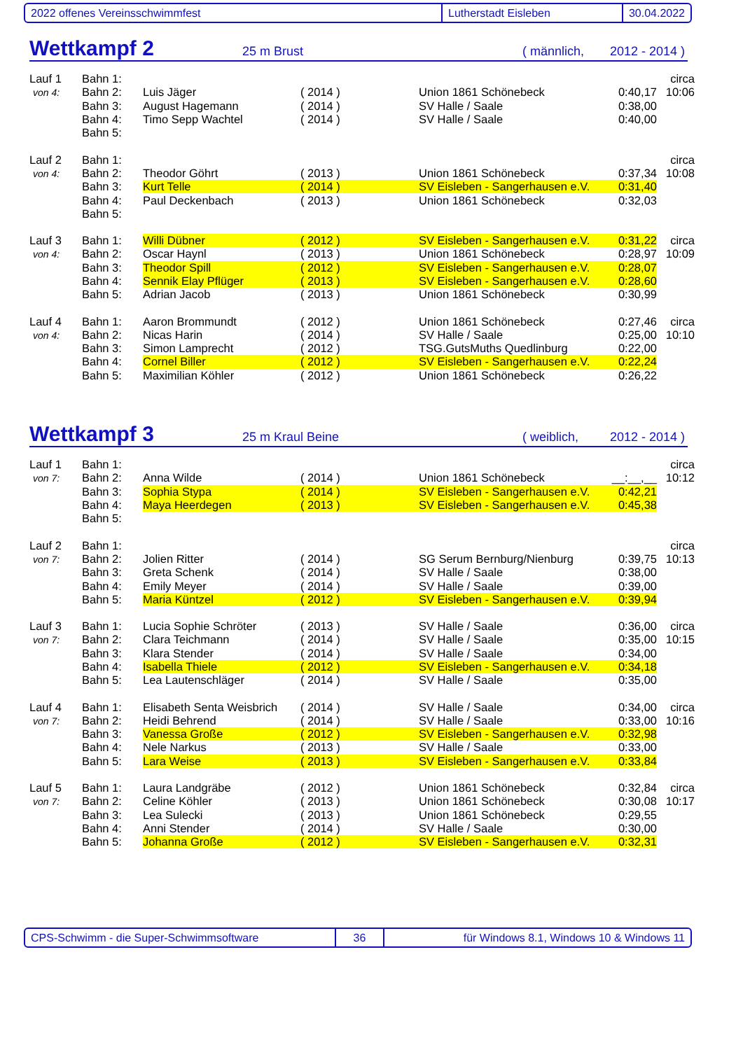2022 offenes Vereinsschwimmfest Lutherstadt Eisleben 30.04.2022
Wettkampf 2
25 m Brust ( männlich, 2012 - 2014 )
| Lauf 1 | Bahn 1: | | | | | circa |
| von 4: | Bahn 2: | Luis Jäger | ( 2014 ) | Union 1861 Schönebeck | 0:40,17 | 10:06 |
| | Bahn 3: | August Hagemann | ( 2014 ) | SV Halle / Saale | 0:38,00 | |
| | Bahn 4: | Timo Sepp Wachtel | ( 2014 ) | SV Halle / Saale | 0:40,00 | |
| | Bahn 5: | | | | | |
| Lauf 2 | Bahn 1: | | | | | circa |
| von 4: | Bahn 2: | Theodor Göhrt | ( 2013 ) | Union 1861 Schönebeck | 0:37,34 | 10:08 |
| | Bahn 3: | Kurt Telle | ( 2014 ) | SV Eisleben - Sangerhausen e.V. | 0:31,40 | |
| | Bahn 4: | Paul Deckenbach | ( 2013 ) | Union 1861 Schönebeck | 0:32,03 | |
| | Bahn 5: | | | | | |
| Lauf 3 | Bahn 1: | Willi Dübner | ( 2012 ) | SV Eisleben - Sangerhausen e.V. | 0:31,22 | circa |
| von 4: | Bahn 2: | Oscar Haynl | ( 2013 ) | Union 1861 Schönebeck | 0:28,97 | 10:09 |
| | Bahn 3: | Theodor Spill | ( 2012 ) | SV Eisleben - Sangerhausen e.V. | 0:28,07 | |
| | Bahn 4: | Sennik Elay Pflüger | ( 2013 ) | SV Eisleben - Sangerhausen e.V. | 0:28,60 | |
| | Bahn 5: | Adrian Jacob | ( 2013 ) | Union 1861 Schönebeck | 0:30,99 | |
| Lauf 4 | Bahn 1: | Aaron Brommundt | ( 2012 ) | Union 1861 Schönebeck | 0:27,46 | circa |
| von 4: | Bahn 2: | Nicas Harin | ( 2014 ) | SV Halle / Saale | 0:25,00 | 10:10 |
| | Bahn 3: | Simon Lamprecht | ( 2012 ) | TSG.GutsMuths Quedlinburg | 0:22,00 | |
| | Bahn 4: | Cornel Biller | ( 2012 ) | SV Eisleben - Sangerhausen e.V. | 0:22,24 | |
| | Bahn 5: | Maximilian Köhler | ( 2012 ) | Union 1861 Schönebeck | 0:26,22 | |
Wettkampf 3
25 m Kraul Beine ( weiblich, 2012 - 2014 )
| Lauf 1 | Bahn 1: | | | | | circa |
| von 7: | Bahn 2: | Anna Wilde | ( 2014 ) | Union 1861 Schönebeck | __:__,__ | 10:12 |
| | Bahn 3: | Sophia Stypa | ( 2014 ) | SV Eisleben - Sangerhausen e.V. | 0:42,21 | |
| | Bahn 4: | Maya Heerdegen | ( 2013 ) | SV Eisleben - Sangerhausen e.V. | 0:45,38 | |
| | Bahn 5: | | | | | |
| Lauf 2 | Bahn 1: | | | | | circa |
| von 7: | Bahn 2: | Jolien Ritter | ( 2014 ) | SG Serum Bernburg/Nienburg | 0:39,75 | 10:13 |
| | Bahn 3: | Greta Schenk | ( 2014 ) | SV Halle / Saale | 0:38,00 | |
| | Bahn 4: | Emily Meyer | ( 2014 ) | SV Halle / Saale | 0:39,00 | |
| | Bahn 5: | Maria Küntzel | ( 2012 ) | SV Eisleben - Sangerhausen e.V. | 0:39,94 | |
| Lauf 3 | Bahn 1: | Lucia Sophie Schröter | ( 2013 ) | SV Halle / Saale | 0:36,00 | circa |
| von 7: | Bahn 2: | Clara Teichmann | ( 2014 ) | SV Halle / Saale | 0:35,00 | 10:15 |
| | Bahn 3: | Klara Stender | ( 2014 ) | SV Halle / Saale | 0:34,00 | |
| | Bahn 4: | Isabella Thiele | ( 2012 ) | SV Eisleben - Sangerhausen e.V. | 0:34,18 | |
| | Bahn 5: | Lea Lautenschläger | ( 2014 ) | SV Halle / Saale | 0:35,00 | |
| Lauf 4 | Bahn 1: | Elisabeth Senta Weisbrich | ( 2014 ) | SV Halle / Saale | 0:34,00 | circa |
| von 7: | Bahn 2: | Heidi Behrend | ( 2014 ) | SV Halle / Saale | 0:33,00 | 10:16 |
| | Bahn 3: | Vanessa Große | ( 2012 ) | SV Eisleben - Sangerhausen e.V. | 0:32,98 | |
| | Bahn 4: | Nele Narkus | ( 2013 ) | SV Halle / Saale | 0:33,00 | |
| | Bahn 5: | Lara Weise | ( 2013 ) | SV Eisleben - Sangerhausen e.V. | 0:33,84 | |
| Lauf 5 | Bahn 1: | Laura Landgräbe | ( 2012 ) | Union 1861 Schönebeck | 0:32,84 | circa |
| von 7: | Bahn 2: | Celine Köhler | ( 2013 ) | Union 1861 Schönebeck | 0:30,08 | 10:17 |
| | Bahn 3: | Lea Sulecki | ( 2013 ) | Union 1861 Schönebeck | 0:29,55 | |
| | Bahn 4: | Anni Stender | ( 2014 ) | SV Halle / Saale | 0:30,00 | |
| | Bahn 5: | Johanna Große | ( 2012 ) | SV Eisleben - Sangerhausen e.V. | 0:32,31 | |
CPS-Schwimm - die Super-Schwimmsoftware 36 für Windows 8.1, Windows 10 & Windows 11